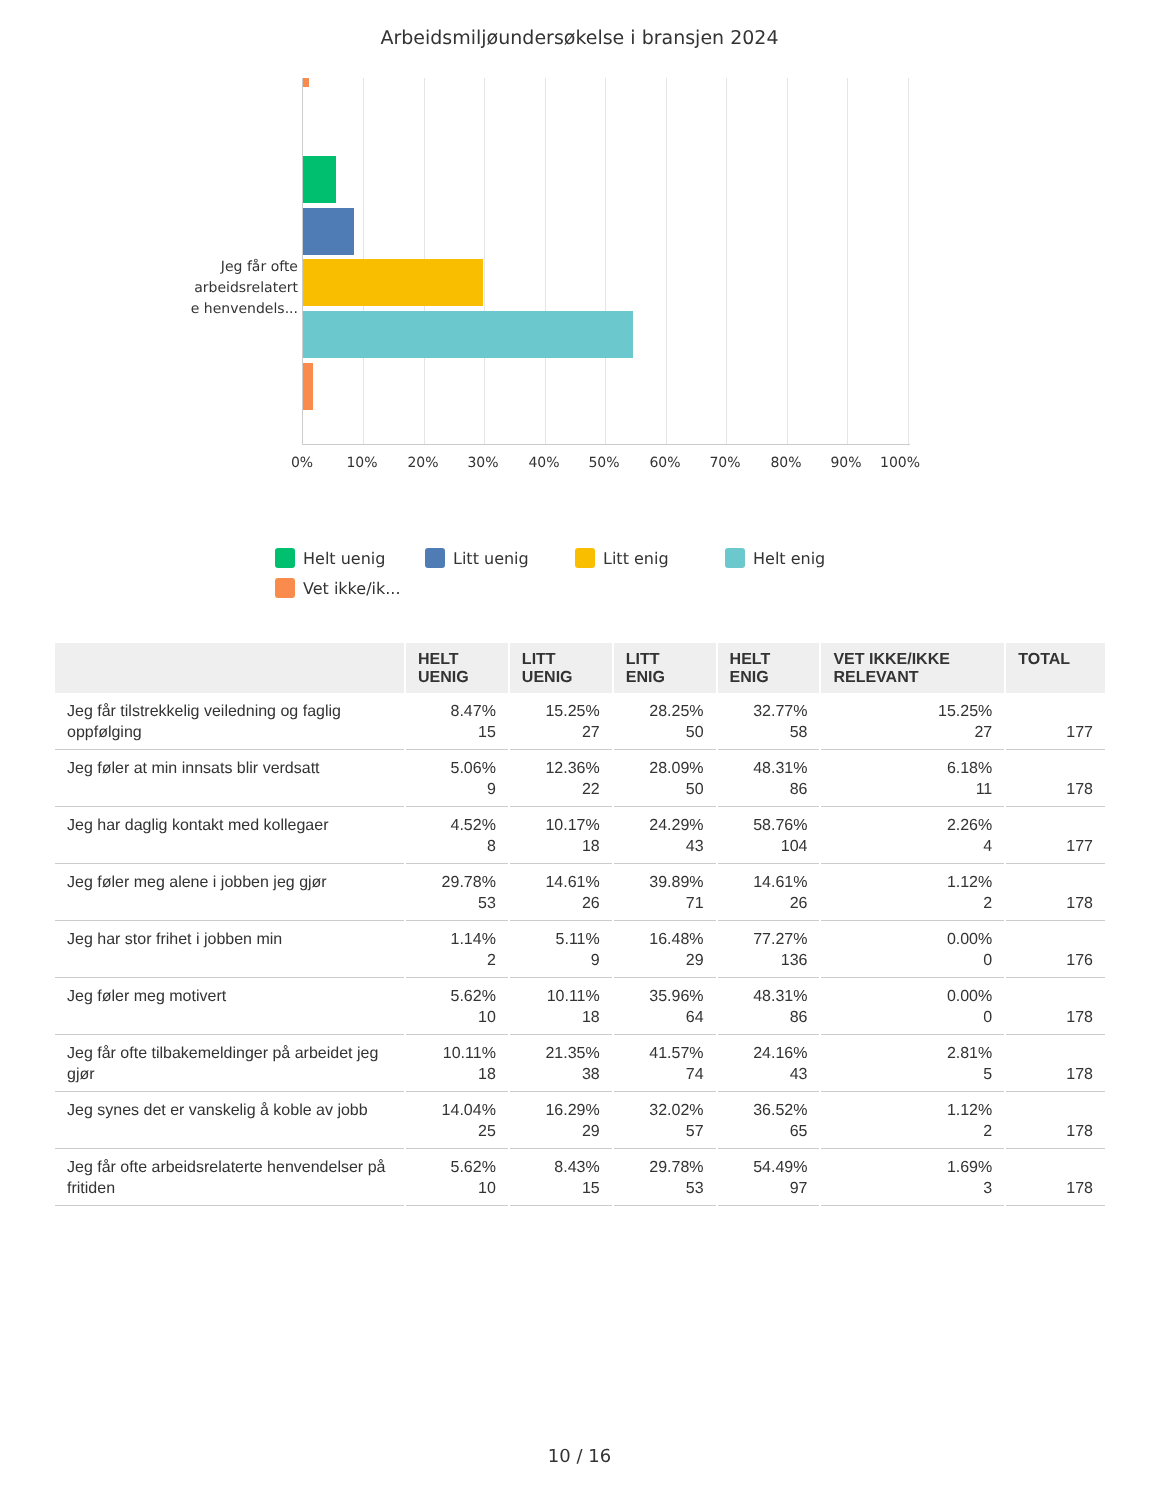Arbeidsmiljøundersøkelse i bransjen 2024
Jeg får ofte arbeidsrelatert e henvendels...
0% 10% 20% 30% 40% 50% 60% 70% 80% 90% 100%
Helt uenig Litt uenig Litt enig Helt enig Vet ikke/ik...
| | HELT UENIG | LITT UENIG | LITT ENIG | HELT ENIG | VET IKKE/IKKE RELEVANT | TOTAL |
| --- | --- | --- | --- | --- | --- | --- |
| Jeg får tilstrekkelig veiledning og faglig oppfølging | 8.47% 15 | 15.25% 27 | 28.25% 50 | 32.77% 58 | 15.25% 27 | 177 |
| Jeg føler at min innsats blir verdsatt | 5.06% 9 | 12.36% 22 | 28.09% 50 | 48.31% 86 | 6.18% 11 | 178 |
| Jeg har daglig kontakt med kollegaer | 4.52% 8 | 10.17% 18 | 24.29% 43 | 58.76% 104 | 2.26% 4 | 177 |
| Jeg føler meg alene i jobben jeg gjør | 29.78% 53 | 14.61% 26 | 39.89% 71 | 14.61% 26 | 1.12% 2 | 178 |
| Jeg har stor frihet i jobben min | 1.14% 2 | 5.11% 9 | 16.48% 29 | 77.27% 136 | 0.00% 0 | 176 |
| Jeg føler meg motivert | 5.62% 10 | 10.11% 18 | 35.96% 64 | 48.31% 86 | 0.00% 0 | 178 |
| Jeg får ofte tilbakemeldinger på arbeidet jeg gjør | 10.11% 18 | 21.35% 38 | 41.57% 74 | 24.16% 43 | 2.81% 5 | 178 |
| Jeg synes det er vanskelig å koble av jobb | 14.04% 25 | 16.29% 29 | 32.02% 57 | 36.52% 65 | 1.12% 2 | 178 |
| Jeg får ofte arbeidsrelaterte henvendelser på fritiden | 5.62% 10 | 8.43% 15 | 29.78% 53 | 54.49% 97 | 1.69% 3 | 178 |
10 / 16